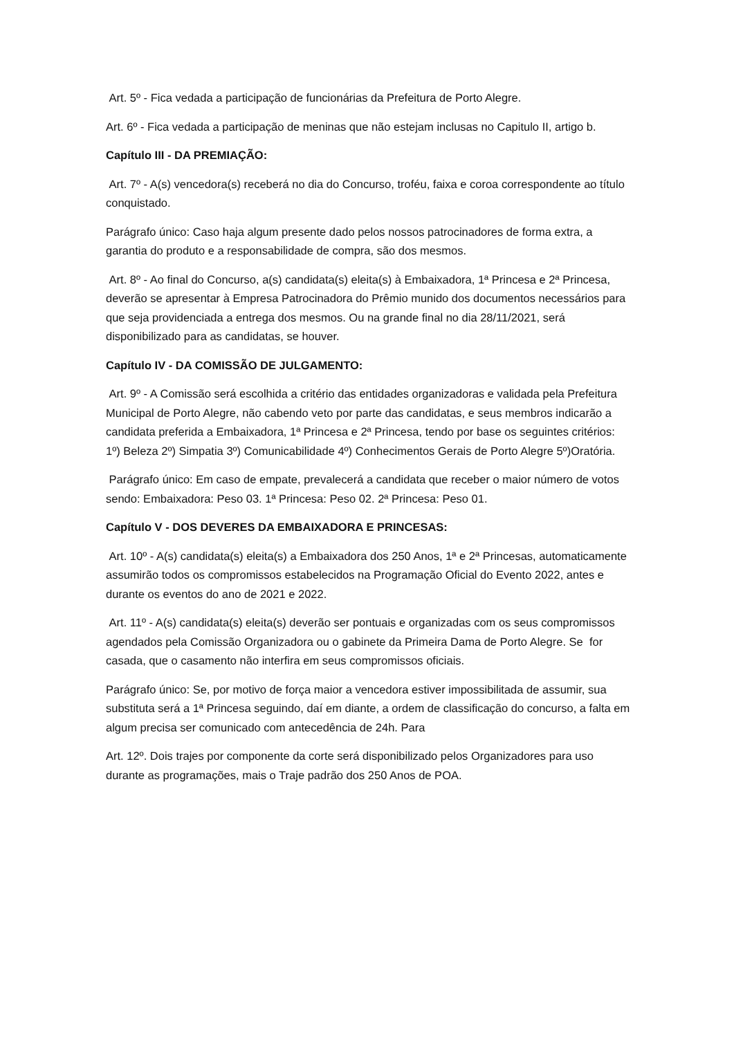Art. 5º - Fica vedada a participação de funcionárias da Prefeitura de Porto Alegre.
Art. 6º - Fica vedada a participação de meninas que não estejam inclusas no Capitulo II, artigo b.
Capítulo III - DA PREMIAÇÃO:
Art. 7º - A(s) vencedora(s) receberá no dia do Concurso, troféu, faixa e coroa correspondente ao título conquistado.
Parágrafo único: Caso haja algum presente dado pelos nossos patrocinadores de forma extra, a garantia do produto e a responsabilidade de compra, são dos mesmos.
Art. 8º - Ao final do Concurso, a(s) candidata(s) eleita(s) à Embaixadora, 1ª Princesa e 2ª Princesa, deverão se apresentar à Empresa Patrocinadora do Prêmio munido dos documentos necessários para que seja providenciada a entrega dos mesmos. Ou na grande final no dia 28/11/2021, será disponibilizado para as candidatas, se houver.
Capítulo IV - DA COMISSÃO DE JULGAMENTO:
Art. 9º - A Comissão será escolhida a critério das entidades organizadoras e validada pela Prefeitura Municipal de Porto Alegre, não cabendo veto por parte das candidatas, e seus membros indicarão a candidata preferida a Embaixadora, 1ª Princesa e 2ª Princesa, tendo por base os seguintes critérios: 1º) Beleza 2º) Simpatia 3º) Comunicabilidade 4º) Conhecimentos Gerais de Porto Alegre 5º)Oratória.
Parágrafo único: Em caso de empate, prevalecerá a candidata que receber o maior número de votos sendo: Embaixadora: Peso 03. 1ª Princesa: Peso 02. 2ª Princesa: Peso 01.
Capítulo V - DOS DEVERES DA EMBAIXADORA E PRINCESAS:
Art. 10º - A(s) candidata(s) eleita(s) a Embaixadora dos 250 Anos, 1ª e 2ª Princesas, automaticamente assumirão todos os compromissos estabelecidos na Programação Oficial do Evento 2022, antes e durante os eventos do ano de 2021 e 2022.
Art. 11º - A(s) candidata(s) eleita(s) deverão ser pontuais e organizadas com os seus compromissos agendados pela Comissão Organizadora ou o gabinete da Primeira Dama de Porto Alegre. Se for casada, que o casamento não interfira em seus compromissos oficiais.
Parágrafo único: Se, por motivo de força maior a vencedora estiver impossibilitada de assumir, sua substituta será a 1ª Princesa seguindo, daí em diante, a ordem de classificação do concurso, a falta em algum precisa ser comunicado com antecedência de 24h. Para
Art. 12º. Dois trajes por componente da corte será disponibilizado pelos Organizadores para uso durante as programações, mais o Traje padrão dos 250 Anos de POA.